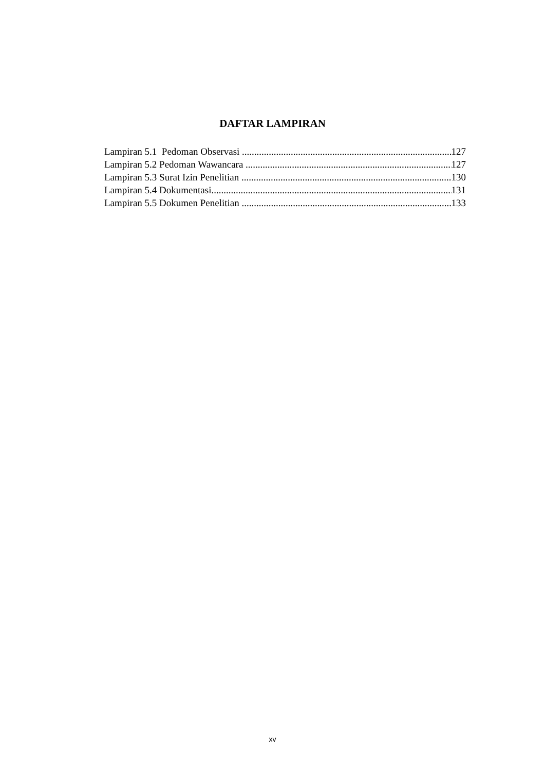DAFTAR LAMPIRAN
Lampiran 5.1 Pedoman Observasi 127
Lampiran 5.2 Pedoman Wawancara 127
Lampiran 5.3 Surat Izin Penelitian 130
Lampiran 5.4 Dokumentasi 131
Lampiran 5.5 Dokumen Penelitian 133
xv